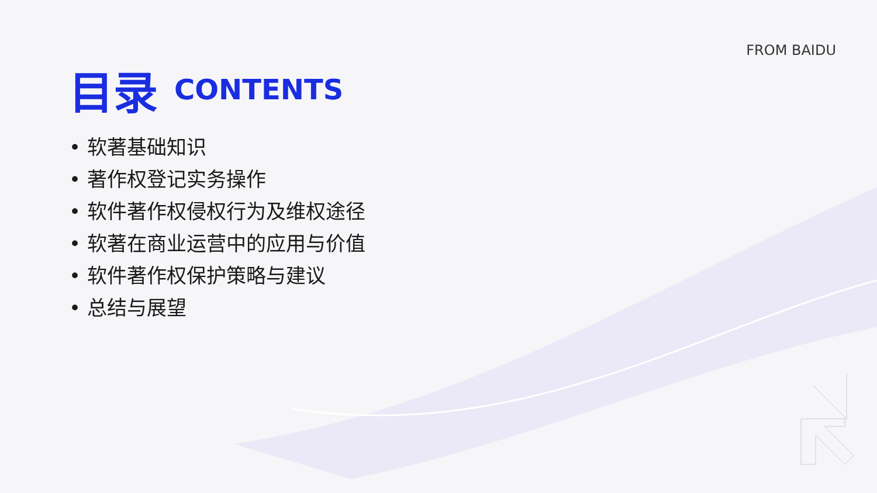FROM BAIDU
目录 CONTENTS
• 软著基础知识
• 著作权登记实务操作
• 软件著作权侵权行为及维权途径
• 软著在商业运营中的应用与价值
• 软件著作权保护策略与建议
• 总结与展望